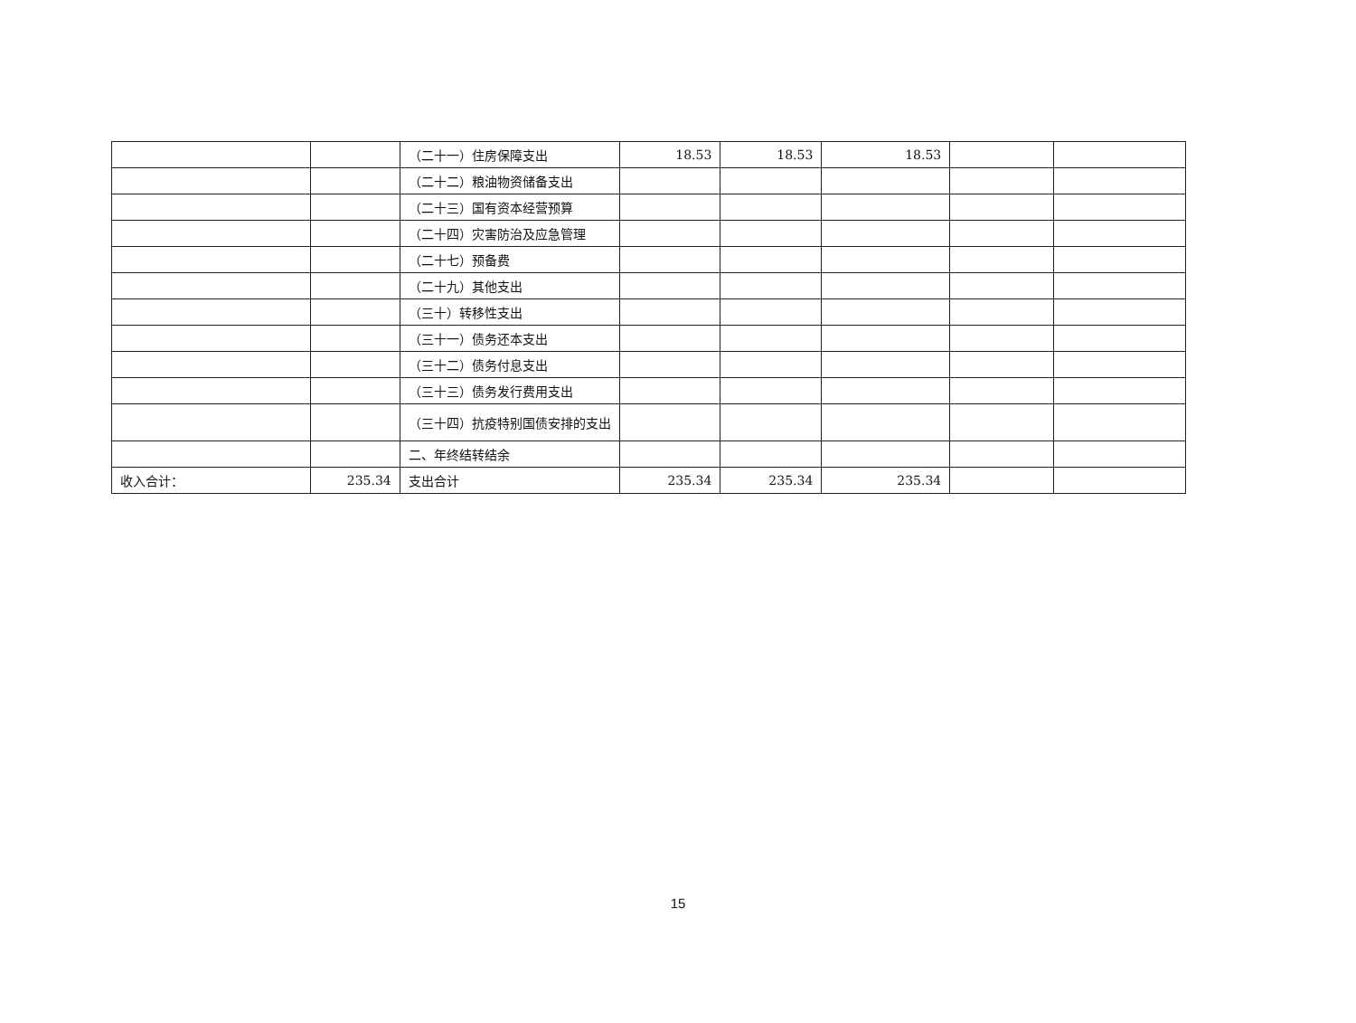| | | （二十一）住房保障支出 | 18.53 | 18.53 | 18.53 | | |
| | | （二十二）粮油物资储备支出 | | | | | |
| | | （二十三）国有资本经营预算 | | | | | |
| | | （二十四）灾害防治及应急管理 | | | | | |
| | | （二十七）预备费 | | | | | |
| | | （二十九）其他支出 | | | | | |
| | | （三十）转移性支出 | | | | | |
| | | （三十一）债务还本支出 | | | | | |
| | | （三十二）债务付息支出 | | | | | |
| | | （三十三）债务发行费用支出 | | | | | |
| | | （三十四）抗疫特别国债安排的支出 | | | | | |
| | | 二、年终结转结余 | | | | | |
| 收入合计： | 235.34 | 支出合计 | 235.34 | 235.34 | 235.34 | | |
15